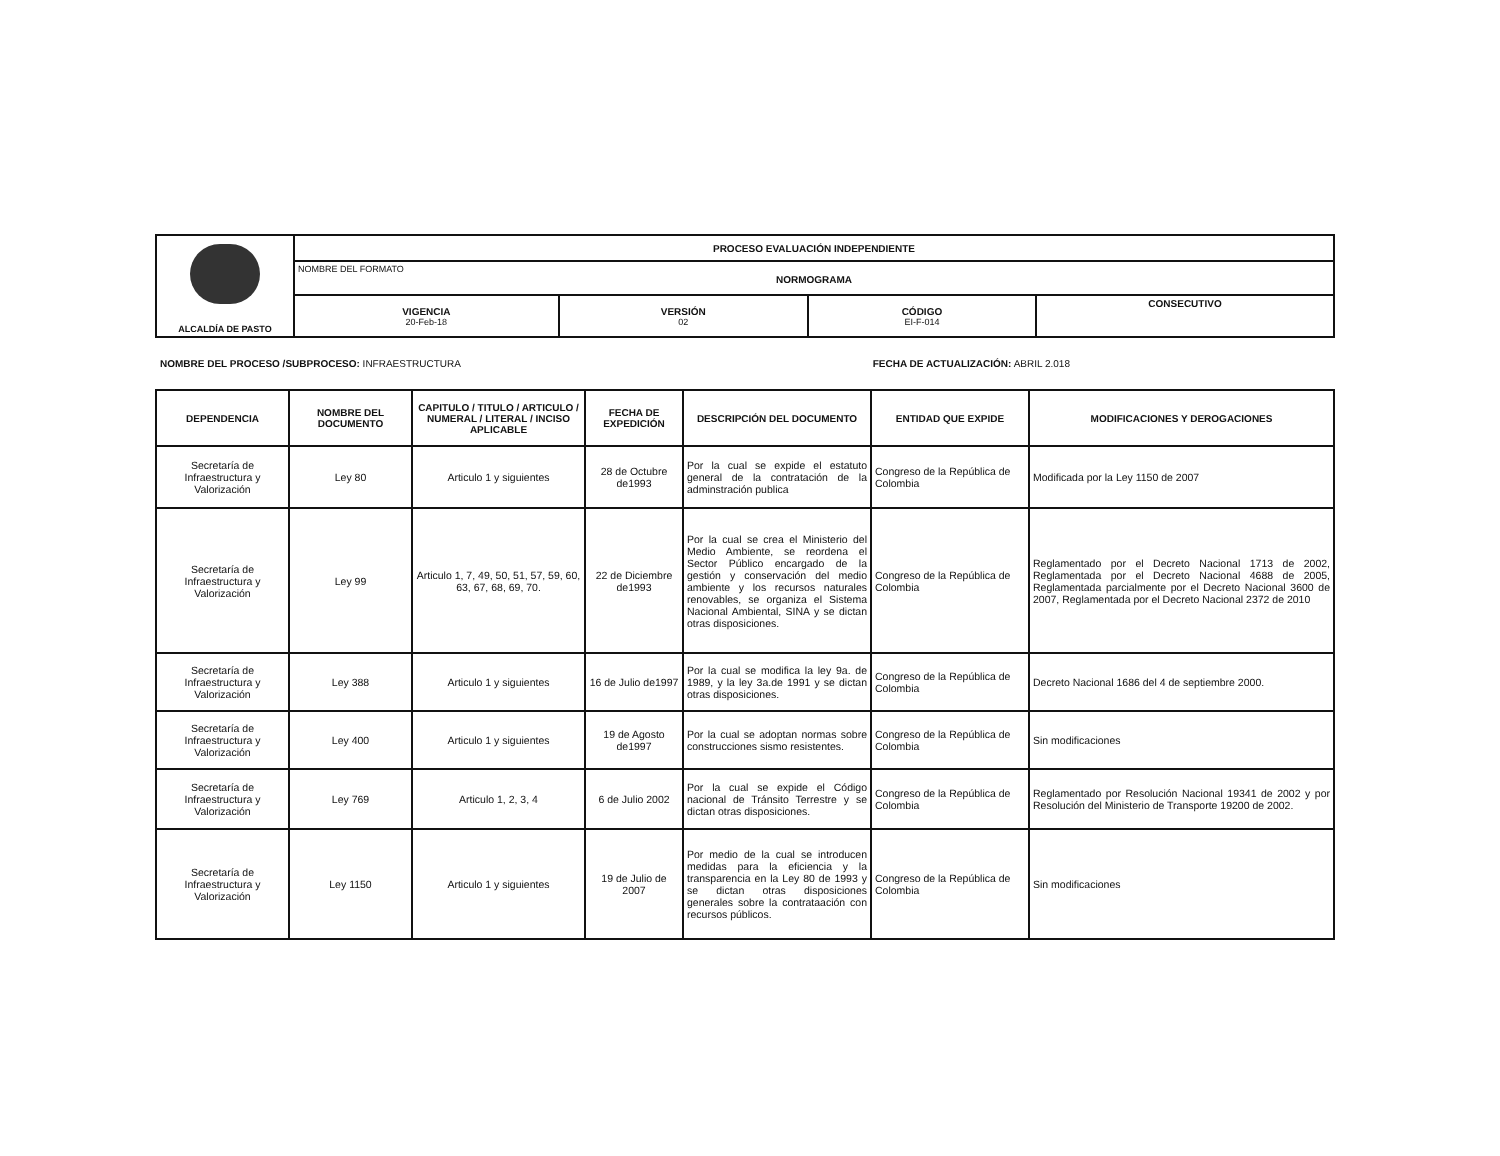| ALCALDÍA DE PASTO | PROCESO EVALUACIÓN INDEPENDIENTE | | | |
| | NOMBRE DEL FORMATO NORMOGRAMA | | | |
| | VIGENCIA 20-Feb-18 | VERSIÓN 02 | CÓDIGO EI-F-014 | CONSECUTIVO |
NOMBRE DEL PROCESO /SUBPROCESO: INFRAESTRUCTURA FECHA DE ACTUALIZACIÓN: ABRIL 2.018
| DEPENDENCIA | NOMBRE DEL DOCUMENTO | CAPITULO / TITULO / ARTICULO / NUMERAL / LITERAL / INCISO APLICABLE | FECHA DE EXPEDICIÓN | DESCRIPCIÓN DEL DOCUMENTO | ENTIDAD QUE EXPIDE | MODIFICACIONES Y DEROGACIONES |
| --- | --- | --- | --- | --- | --- | --- |
| Secretaría de Infraestructura y Valorización | Ley 80 | Articulo 1 y siguientes | 28 de Octubre de1993 | Por la cual se expide el estatuto general de la contratación de la adminstración publica | Congreso de la República de Colombia | Modificada por la Ley 1150 de 2007 |
| Secretaría de Infraestructura y Valorización | Ley 99 | Articulo 1, 7, 49, 50, 51, 57, 59, 60, 63, 67, 68, 69, 70. | 22 de Diciembre de1993 | Por la cual se crea el Ministerio del Medio Ambiente, se reordena el Sector Público encargado de la gestión y conservación del medio ambiente y los recursos naturales renovables, se organiza el Sistema Nacional Ambiental, SINA y se dictan otras disposiciones. | Congreso de la República de Colombia | Reglamentado por el Decreto Nacional 1713 de 2002, Reglamentada por el Decreto Nacional 4688 de 2005, Reglamentada parcialmente por el Decreto Nacional 3600 de 2007, Reglamentada por el Decreto Nacional 2372 de 2010 |
| Secretaría de Infraestructura y Valorización | Ley 388 | Articulo 1 y siguientes | 16 de Julio de1997 | Por la cual se modifica la ley 9a. de 1989, y la ley 3a.de 1991 y se dictan otras disposiciones. | Congreso de la República de Colombia | Decreto Nacional 1686 del 4 de septiembre 2000. |
| Secretaría de Infraestructura y Valorización | Ley 400 | Articulo 1 y siguientes | 19 de Agosto de1997 | Por la cual se adoptan normas sobre construcciones sismo resistentes. | Congreso de la República de Colombia | Sin modificaciones |
| Secretaría de Infraestructura y Valorización | Ley 769 | Articulo 1, 2, 3, 4 | 6 de Julio 2002 | Por la cual se expide el Código nacional de Tránsito Terrestre y se dictan otras disposiciones. | Congreso de la República de Colombia | Reglamentado por Resolución Nacional 19341 de 2002 y por Resolución del Ministerio de Transporte 19200 de 2002. |
| Secretaría de Infraestructura y Valorización | Ley 1150 | Articulo 1 y siguientes | 19 de Julio de 2007 | Por medio de la cual se introducen medidas para la eficiencia y la transparencia en la Ley 80 de 1993 y se dictan otras disposiciones generales sobre la contrataación con recursos públicos. | Congreso de la República de Colombia | Sin modificaciones |